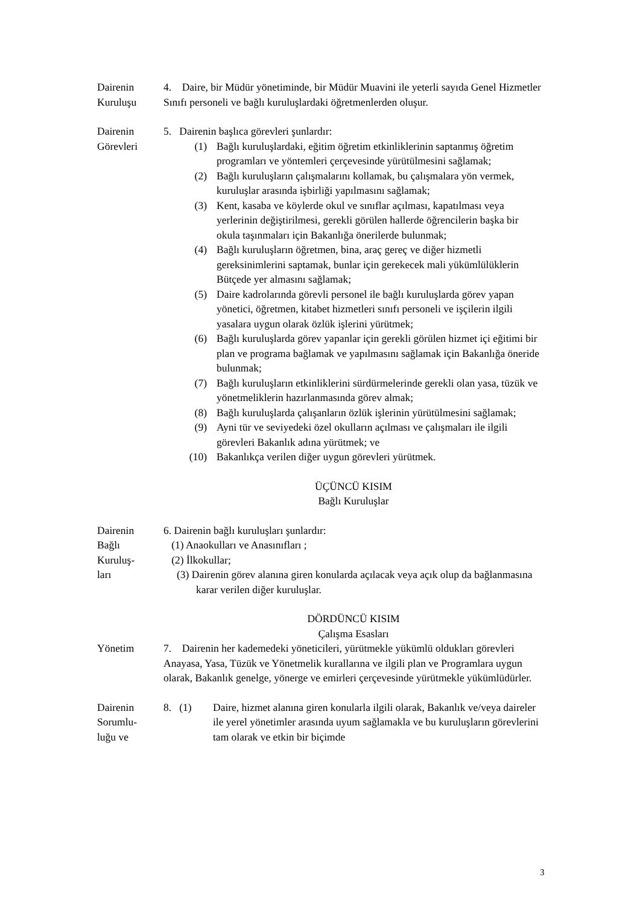Dairenin
Kuruluşu
4. Daire, bir Müdür yönetiminde, bir Müdür Muavini ile yeterli sayıda Genel Hizmetler Sınıfı personeli ve bağlı kuruluşlardaki öğretmenlerden oluşur.
Dairenin
Görevleri
5. Dairenin başlıca görevleri şunlardır:
(1) Bağlı kuruluşlardaki, eğitim öğretim etkinliklerinin saptanmış öğretim programları ve yöntemleri çerçevesinde yürütülmesini sağlamak;
(2) Bağlı kuruluşların çalışmalarını kollamak, bu çalışmalara yön vermek, kuruluşlar arasında işbirliği yapılmasını sağlamak;
(3) Kent, kasaba ve köylerde okul ve sınıflar açılması, kapatılması veya yerlerinin değiştirilmesi, gerekli görülen hallerde öğrencilerin başka bir okula taşınmaları için Bakanlığa önerilerde bulunmak;
(4) Bağlı kuruluşların öğretmen, bina, araç gereç ve diğer hizmetli gereksinimlerini saptamak, bunlar için gerekecek mali yükümlülüklerin Bütçede yer almasını sağlamak;
(5) Daire kadrolarında görevli personel ile bağlı kuruluşlarda görev yapan yönetici, öğretmen, kitabet hizmetleri sınıfı personeli ve işçilerin ilgili yasalara uygun olarak özlük işlerini yürütmek;
(6) Bağlı kuruluşlarda görev yapanlar için gerekli görülen hizmet içi eğitimi bir plan ve programa bağlamak ve yapılmasını sağlamak için Bakanlığa öneride bulunmak;
(7) Bağlı kuruluşların etkinliklerini sürdürmelerinde gerekli olan yasa, tüzük ve yönetmeliklerin hazırlanmasında görev almak;
(8) Bağlı kuruluşlarda çalışanların özlük işlerinin yürütülmesini sağlamak;
(9) Ayni tür ve seviyedeki özel okulların açılması ve çalışmaları ile ilgili görevleri Bakanlık adına yürütmek; ve
(10) Bakanlıkça verilen diğer uygun görevleri yürütmek.
ÜÇÜNCÜ KISIM
Bağlı Kuruluşlar
Dairenin
Bağlı
Kuruluş-
ları
6. Dairenin bağlı kuruluşları şunlardır:
(1) Anaokulları ve Anasınıfları ;
(2) İlkokullar;
(3) Dairenin görev alanına giren konularda açılacak veya açık olup da bağlanmasına karar verilen diğer kuruluşlar.
DÖRDÜNCÜ KISIM
Çalışma Esasları
Yönetim 7. Dairenin her kademedeki yöneticileri, yürütmekle yükümlü oldukları görevleri Anayasa, Yasa, Tüzük ve Yönetmelik kurallarına ve ilgili plan ve Programlara uygun olarak, Bakanlık genelge, yönerge ve emirleri çerçevesinde yürütmekle yükümlüdürler.
Dairenin
Sorumlu-
luğu ve
8. (1) Daire, hizmet alanına giren konularla ilgili olarak, Bakanlık ve/veya daireler ile yerel yönetimler arasında uyum sağlamakla ve bu kuruluşların görevlerini tam olarak ve etkin bir biçimde
3